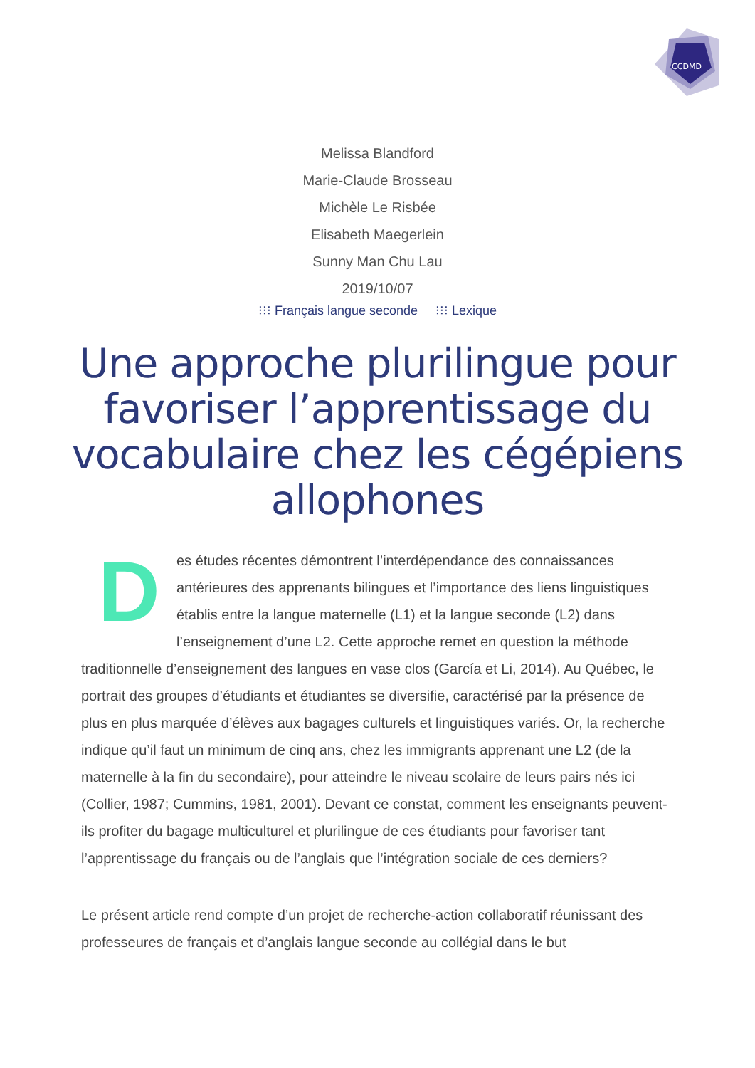CCDMD
Melissa Blandford
Marie-Claude Brosseau
Michèle Le Risbée
Elisabeth Maegerlein
Sunny Man Chu Lau
2019/10/07
⁝⁝⁝ Français langue seconde ⁝⁝⁝ Lexique
Une approche plurilingue pour favoriser l’apprentissage du vocabulaire chez les cégépiens allophones
Des études récentes démontrent l’interdépendance des connaissances antérieures des apprenants bilingues et l’importance des liens linguistiques établis entre la langue maternelle (L1) et la langue seconde (L2) dans l’enseignement d’une L2. Cette approche remet en question la méthode traditionnelle d’enseignement des langues en vase clos (García et Li, 2014). Au Québec, le portrait des groupes d’étudiants et étudiantes se diversifie, caractérisé par la présence de plus en plus marquée d’élèves aux bagages culturels et linguistiques variés. Or, la recherche indique qu’il faut un minimum de cinq ans, chez les immigrants apprenant une L2 (de la maternelle à la fin du secondaire), pour atteindre le niveau scolaire de leurs pairs nés ici (Collier, 1987; Cummins, 1981, 2001). Devant ce constat, comment les enseignants peuvent-ils profiter du bagage multiculturel et plurilingue de ces étudiants pour favoriser tant l’apprentissage du français ou de l’anglais que l’intégration sociale de ces derniers?
Le présent article rend compte d’un projet de recherche-action collaboratif réunissant des professeures de français et d’anglais langue seconde au collégial dans le but